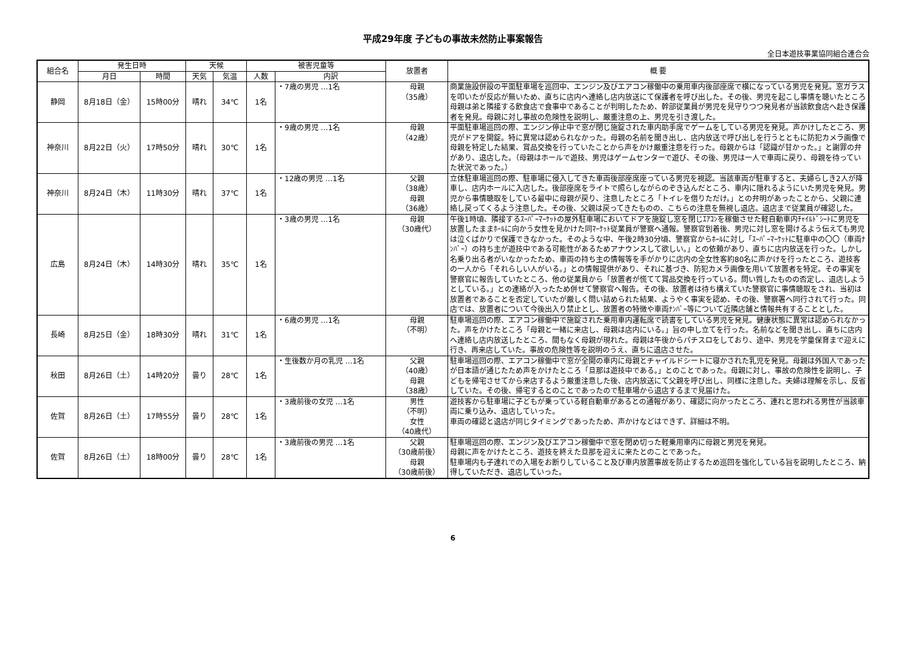平成29年度 子どもの事故未然防止事案報告
全日本遊技事業協同組合連合会
| 組合名 | 発生日時 | | 天候 | | 被害児童等 | | 放置者 | 概 要 |
| --- | --- | --- | --- | --- | --- | --- | --- | --- |
| | 月日 | 時間 | 天気 | 気温 | 人数 | 内訳 | | |
| 静岡 | 8月18日（金） | 15時00分 | 晴れ | 34℃ | 1名 | ・7歳の男児 …1名 | 母親 （35歳） | 商業施設併設の平面駐車場を巡回中、エンジン及びエアコン稼働中の乗用車内後部座席で横になっている男児を発見。窓ガラスを叩いたが反応が無いため、直ちに店内へ連絡し店内放送にて保護者を呼び出した。その後、男児を起こし事情を聴いたところ母親は弟と隣接する飲食店で食事中であることが判明したため、幹部従業員が男児を見守りつつ発見者が当該飲食店へ赴き保護者を発見。母親に対し事故の危険性を説明し、厳重注意の上、男児を引き渡した。 |
| 神奈川 | 8月22日（火） | 17時50分 | 晴れ | 30℃ | 1名 | ・9歳の男児 …1名 | 母親 （42歳） | 平面駐車場巡回の際、エンジン停止中で窓が閉じ施錠された車内助手席でゲームをしている男児を発見。声かけしたところ、男児がドアを開錠。特に異常は認められなかった。母親の名前を聞き出し、店内放送で呼び出しを行うとともに防犯カメラ画像で母親を特定した結果、賞品交換を行っていたことから声をかけ厳重注意を行った。母親からは「認識が甘かった。」と謝罪の弁があり、退店した。（母親はホールで遊技、男児はゲームセンターで遊び、その後、男児は一人で車両に戻り、母親を待っていた状況であった。） |
| 神奈川 | 8月24日（木） | 11時30分 | 晴れ | 37℃ | 1名 | ・12歳の男児 …1名 | 父親 （38歳） 母親 （36歳） | 立体駐車場巡回の際、駐車場に侵入してきた車両後部座席座っている男児を視認。当該車両が駐車すると、夫婦らしき2人が降車し、店内ホールに入店した。後部座席をライトで照らしながらのぞき込んだところ、車内に隠れるようにいた男児を発見。男児から事情聴取をしている最中に母親が戻り、注意したところ「トイレを借りただけ。」との弁明があったことから、父親に連絡し戻ってくるよう注意した。その後、父親は戻ってきたものの、こちらの注意を無視し退店。退店まで従業員が確認した。 |
| 広島 | 8月24日（木） | 14時30分 | 晴れ | 35℃ | 1名 | ・3歳の男児 …1名 | 母親 （30歳代） | 午後1時頃、隣接するｽｰﾊﾟｰﾏｰｹｯﾄの屋外駐車場においてドアを施錠し窓を閉じｴｱｺﾝを稼働させた軽自動車内ﾁｬｲﾙﾄﾞｼｰﾄに男児を放置したままﾎｰﾙに向かう女性を見かけた同ﾏｰｹｯﾄ従業員が警察へ通報。警察官到着後、男児に対し窓を開けるよう伝えても男児は泣くばかりで保護できなかった。そのような中、午後2時30分頃、警察官からﾎｰﾙに対し「ｽｰﾊﾟｰﾏｰｹｯﾄに駐車中の〇〇（車両ﾅﾝﾊﾞｰ）の持ち主が遊技中である可能性があるためアナウンスして欲しい。」との依頼があり、直ちに店内放送を行った。しかし名乗り出る者がいなかったため、車両の持ち主の情報等を手がかりに店内の全女性客約80名に声かけを行ったところ、遊技客の一人から「それらしい人がいる。」との情報提供があり、それに基づき、防犯カメラ画像を用いて放置者を特定。その事実を警察官に報告していたところ、他の従業員から「放置者が慌てて賞品交換を行っている。問い質したものの否定し、退店しようとしている。」との連絡が入ったため併せて警察官へ報告。その後、放置者は待ち構えていた警察官に事情聴取をされ、当初は放置者であることを否定していたが厳しく問い詰められた結果、ようやく事実を認め、その後、警察署へ同行されて行った。同店では、放置者について今後出入り禁止とし、放置者の特徴や車両ﾅﾝﾊﾞｰ等について近隣店舗と情報共有することとした。 |
| 長崎 | 8月25日（金） | 18時30分 | 晴れ | 31℃ | 1名 | ・6歳の男児 …1名 | 母親 （不明） | 駐車場巡回の際、エアコン稼働中で施錠された乗用車内運転席で読書をしている男児を発見。健康状態に異常は認められなかった。声をかけたところ「母親と一緒に来店し、母親は店内にいる。」旨の申し立てを行った。名前などを聞き出し、直ちに店内へ連絡し店内放送したところ、間もなく母親が現れた。母親は午後からパチスロをしており、途中、男児を学童保育まで迎えに行き、再来店していた。事故の危険性等を説明のうえ、直ちに退店させた。 |
| 秋田 | 8月26日（土） | 14時20分 | 曇り | 28℃ | 1名 | ・生後数か月の乳児 …1名 | 父親 （40歳） 母親 （38歳） | 駐車場巡回の際、エアコン稼働中で窓が全開の車内に母親とチャイルドシートに寝かされた乳児を発見。母親は外国人であったが日本語が通じたため声をかけたところ「旦那は遊技中である。」とのことであった。母親に対し、事故の危険性を説明し、子どもを帰宅させてから来店するよう厳重注意した後、店内放送にて父親を呼び出し、同様に注意した。夫婦は理解を示し、反省していた。その後、帰宅するとのことであったので駐車場から退店するまで見届けた。 |
| 佐賀 | 8月26日（土） | 17時55分 | 曇り | 28℃ | 1名 | ・3歳前後の女児 …1名 | 男性 （不明） 女性 （40歳代） | 遊技客から駐車場に子どもが乗っている軽自動車があるとの通報があり、確認に向かったところ、連れと思われる男性が当該車両に乗り込み、退店していった。 車両の確認と退店が同じタイミングであったため、声かけなどはできず、詳細は不明。 |
| 佐賀 | 8月26日（土） | 18時00分 | 曇り | 28℃ | 1名 | ・3歳前後の男児 …1名 | 父親 （30歳前後） 母親 （30歳前後） | 駐車場巡回の際、エンジン及びエアコン稼働中で窓を閉め切った軽乗用車内に母親と男児を発見。 母親に声をかけたところ、遊技を終えた旦那を迎えに来たとのことであった。 駐車場内も子連れでの入場をお断りしていること及び車内放置事故を防止するため巡回を強化している旨を説明したところ、納得していただき、退店していった。 |
6